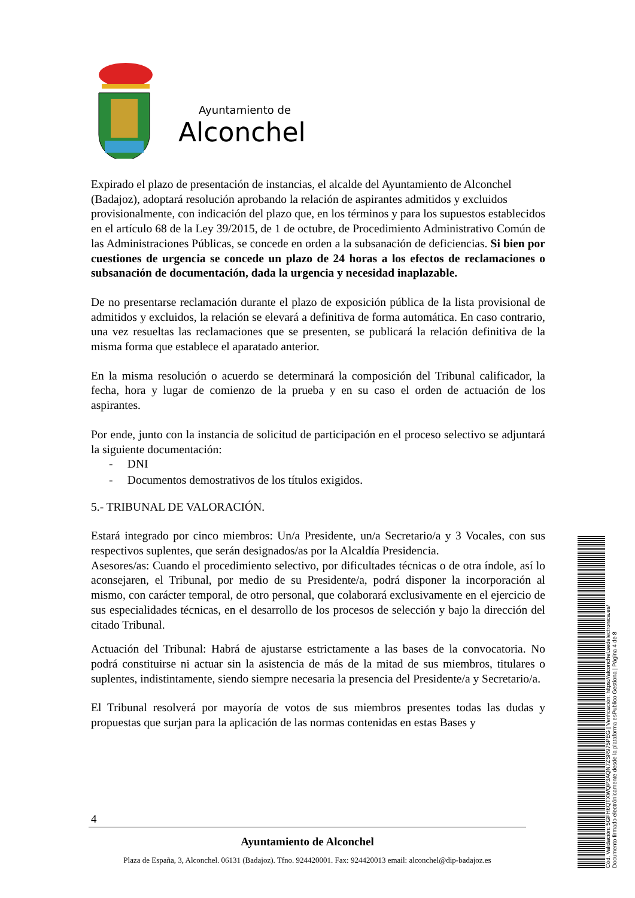Ayuntamiento de
Alconchel
Expirado el plazo de presentación de instancias, el alcalde del Ayuntamiento de Alconchel
(Badajoz), adoptará resolución aprobando la relación de aspirantes admitidos y excluidos
provisionalmente, con indicación del plazo que, en los términos y para los supuestos establecidos en el artículo 68 de la Ley 39/2015, de 1 de octubre, de Procedimiento Administrativo Común de las Administraciones Públicas, se concede en orden a la subsanación de deficiencias. Si bien por cuestiones de urgencia se concede un plazo de 24 horas a los efectos de reclamaciones o subsanación de documentación, dada la urgencia y necesidad inaplazable.
De no presentarse reclamación durante el plazo de exposición pública de la lista provisional de admitidos y excluidos, la relación se elevará a definitiva de forma automática. En caso contrario, una vez resueltas las reclamaciones que se presenten, se publicará la relación definitiva de la misma forma que establece el aparatado anterior.
En la misma resolución o acuerdo se determinará la composición del Tribunal calificador, la fecha, hora y lugar de comienzo de la prueba y en su caso el orden de actuación de los aspirantes.
Por ende, junto con la instancia de solicitud de participación en el proceso selectivo se adjuntará la siguiente documentación:
- DNI
- Documentos demostrativos de los títulos exigidos.
5.- TRIBUNAL DE VALORACIÓN.
Estará integrado por cinco miembros: Un/a Presidente, un/a Secretario/a y 3 Vocales, con sus respectivos suplentes, que serán designados/as por la Alcaldía Presidencia.
Asesores/as: Cuando el procedimiento selectivo, por dificultades técnicas o de otra índole, así lo aconsejaren, el Tribunal, por medio de su Presidente/a, podrá disponer la incorporación al mismo, con carácter temporal, de otro personal, que colaborará exclusivamente en el ejercicio de sus especialidades técnicas, en el desarrollo de los procesos de selección y bajo la dirección del citado Tribunal.
Actuación del Tribunal: Habrá de ajustarse estrictamente a las bases de la convocatoria. No podrá constituirse ni actuar sin la asistencia de más de la mitad de sus miembros, titulares o suplentes, indistintamente, siendo siempre necesaria la presencia del Presidente/a y Secretario/a.
El Tribunal resolverá por mayoría de votos de sus miembros presentes todas las dudas y propuestas que surjan para la aplicación de las normas contenidas en estas Bases y
4
Ayuntamiento de Alconchel
Plaza de España, 3, Alconchel. 06131 (Badajoz). Tfno. 924420001. Fax: 924420013 email: alconchel@dip-badajoz.es
Cód. Validación: 5GFH6QTXWQP3AQN7ZSR975PEG | Verificación: https://alconchel.sedelectronica.es/
Documento firmado electrónicamente desde la plataforma esPublico Gestiona | Página 4 de 8